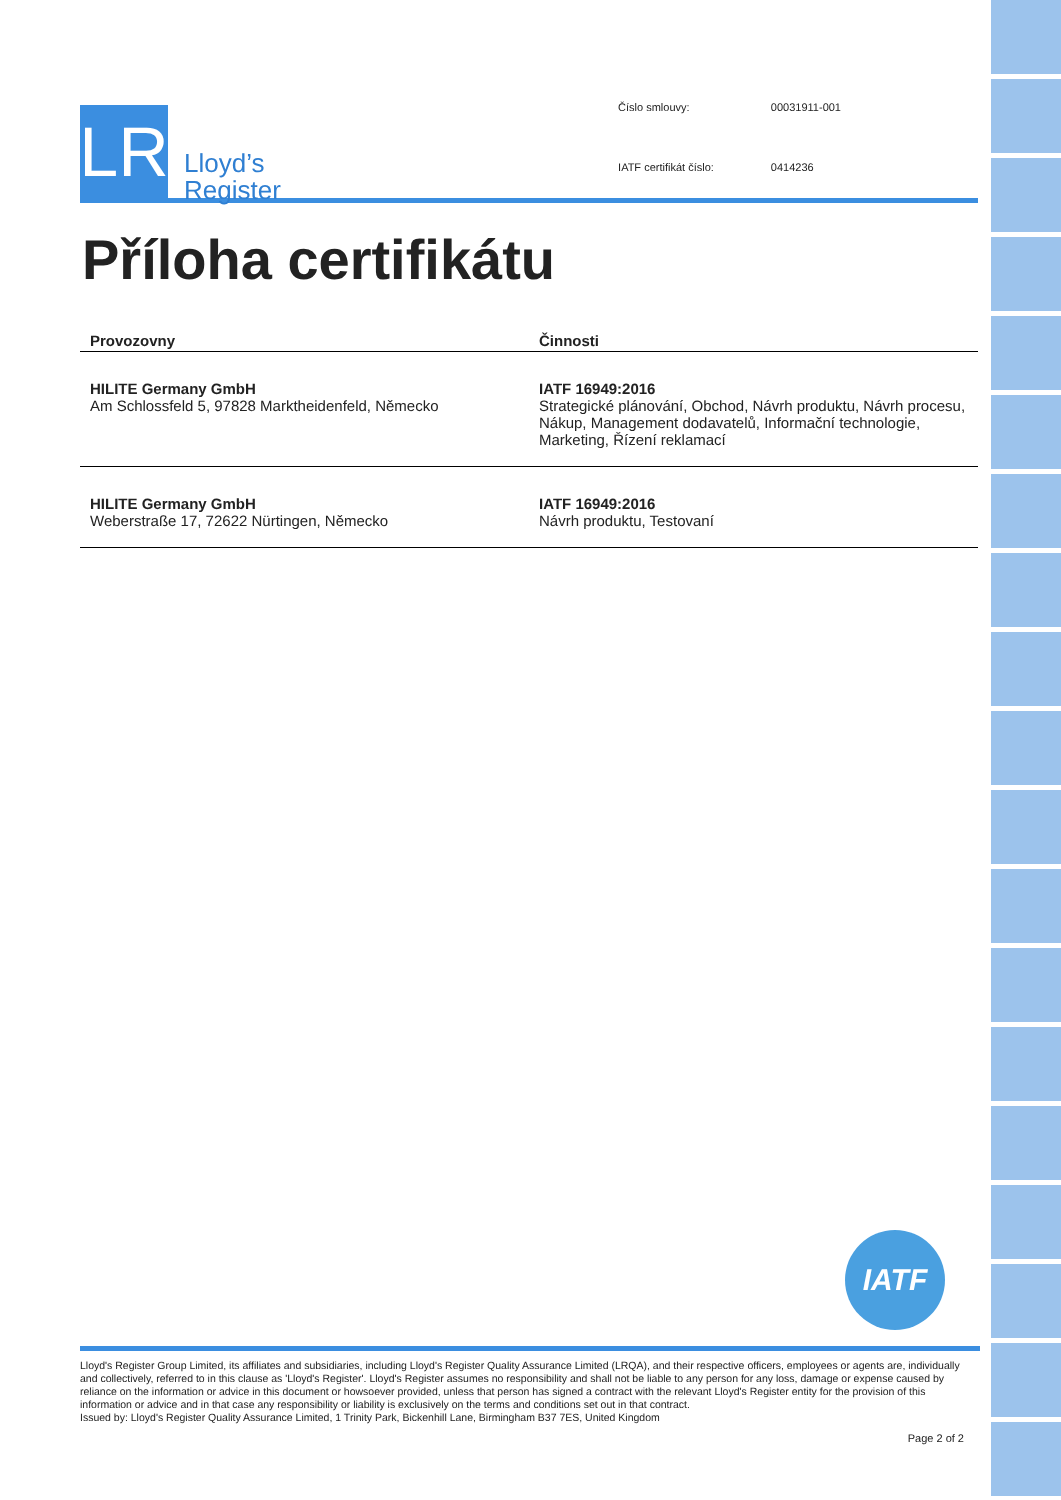LR
Lloyd’s
Register
| Číslo smlouvy: | 00031911-001 |
| IATF certifikát číslo: | 0414236 |
Příloha certifikátu
| Provozovny | Činnosti |
| --- | --- |
| HILITE Germany GmbH Am Schlossfeld 5, 97828 Marktheidenfeld, Německo | IATF 16949:2016 Strategické plánování, Obchod, Návrh produktu, Návrh procesu, Nákup, Management dodavatelů, Informační technologie, Marketing, Řízení reklamací |
| HILITE Germany GmbH Weberstraße 17, 72622 Nürtingen, Německo | IATF 16949:2016 Návrh produktu, Testovaní |
IATF
Lloyd's Register Group Limited, its affiliates and subsidiaries, including Lloyd's Register Quality Assurance Limited (LRQA), and their respective officers, employees or agents are, individually and collectively, referred to in this clause as 'Lloyd's Register'. Lloyd's Register assumes no responsibility and shall not be liable to any person for any loss, damage or expense caused by reliance on the information or advice in this document or howsoever provided, unless that person has signed a contract with the relevant Lloyd's Register entity for the provision of this information or advice and in that case any responsibility or liability is exclusively on the terms and conditions set out in that contract.
Issued by: Lloyd's Register Quality Assurance Limited, 1 Trinity Park, Bickenhill Lane, Birmingham B37 7ES, United Kingdom
Page 2 of 2